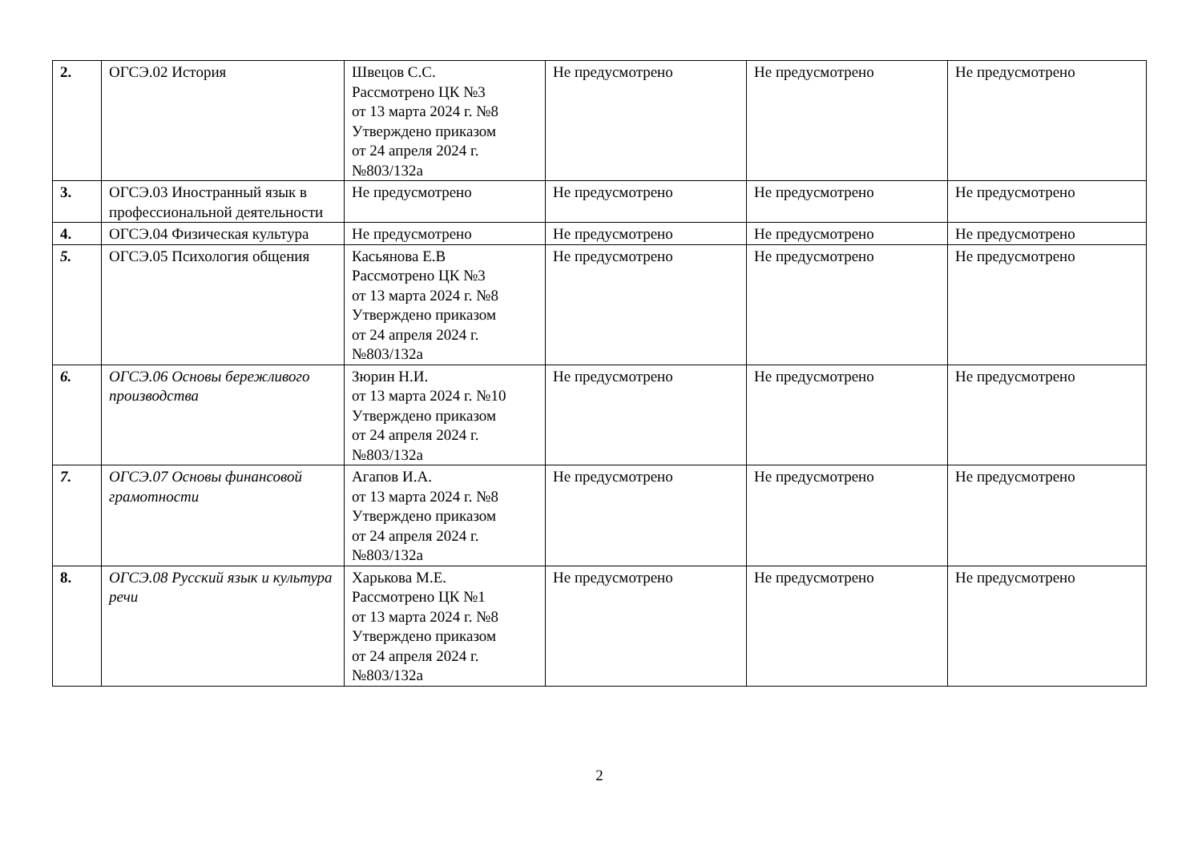| 2. | ОГСЭ.02 История | Швецов С.С. Рассмотрено ЦК №3 от 13 марта 2024 г. №8 Утверждено приказом от 24 апреля 2024 г. №803/132а | Не предусмотрено | Не предусмотрено | Не предусмотрено |
| 3. | ОГСЭ.03 Иностранный язык в профессиональной деятельности | Не предусмотрено | Не предусмотрено | Не предусмотрено | Не предусмотрено |
| 4. | ОГСЭ.04 Физическая культура | Не предусмотрено | Не предусмотрено | Не предусмотрено | Не предусмотрено |
| 5. | ОГСЭ.05 Психология общения | Касьянова Е.В Рассмотрено ЦК №3 от 13 марта 2024 г. №8 Утверждено приказом от 24 апреля 2024 г. №803/132а | Не предусмотрено | Не предусмотрено | Не предусмотрено |
| 6. | ОГСЭ.06 Основы бережливого производства | Зюрин Н.И. от 13 марта 2024 г. №10 Утверждено приказом от 24 апреля 2024 г. №803/132а | Не предусмотрено | Не предусмотрено | Не предусмотрено |
| 7. | ОГСЭ.07 Основы финансовой грамотности | Агапов И.А. от 13 марта 2024 г. №8 Утверждено приказом от 24 апреля 2024 г. №803/132а | Не предусмотрено | Не предусмотрено | Не предусмотрено |
| 8. | ОГСЭ.08 Русский язык и культура речи | Харькова М.Е. Рассмотрено ЦК №1 от 13 марта 2024 г. №8 Утверждено приказом от 24 апреля 2024 г. №803/132а | Не предусмотрено | Не предусмотрено | Не предусмотрено |
2